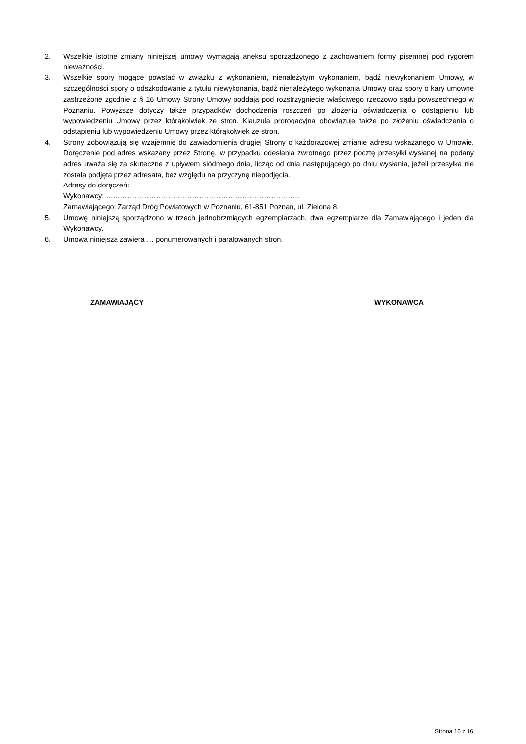2. Wszelkie istotne zmiany niniejszej umowy wymagają aneksu sporządzonego z zachowaniem formy pisemnej pod rygorem nieważności.
3. Wszelkie spory mogące powstać w związku z wykonaniem, nienależytym wykonaniem, bądź niewykonaniem Umowy, w szczególności spory o odszkodowanie z tytułu niewykonania, bądź nienależytego wykonania Umowy oraz spory o kary umowne zastrzeżone zgodnie z § 16 Umowy Strony Umowy poddają pod rozstrzygnięcie właściwego rzeczowo sądu powszechnego w Poznaniu. Powyższe dotyczy także przypadków dochodzenia roszczeń po złożeniu oświadczenia o odstąpieniu lub wypowiedzeniu Umowy przez którąkolwiek ze stron. Klauzula prorogacyjna obowiązuje także po złożeniu oświadczenia o odstąpieniu lub wypowiedzeniu Umowy przez którąkolwiek ze stron.
4. Strony zobowiązują się wzajemnie do zawiadomienia drugiej Strony o każdorazowej zmianie adresu wskazanego w Umowie. Doręczenie pod adres wskazany przez Stronę, w przypadku odesłania zwrotnego przez pocztę przesyłki wysłanej na podany adres uważa się za skuteczne z upływem siódmego dnia, licząc od dnia następującego po dniu wysłania, jeżeli przesyłka nie została podjęta przez adresata, bez względu na przyczynę niepodjęcia.
Adresy do doręczeń:
Wykonawcy: ………………………………………………………………………
Zamawiającego: Zarząd Dróg Powiatowych w Poznaniu, 61-851 Poznań, ul. Zielona 8.
5. Umowę niniejszą sporządzono w trzech jednobrzmiących egzemplarzach, dwa egzemplarze dla Zamawiającego i jeden dla Wykonawcy.
6. Umowa niniejsza zawiera … ponumerowanych i parafowanych stron.
ZAMAWIAJĄCY WYKONAWCA
Strona 16 z 16